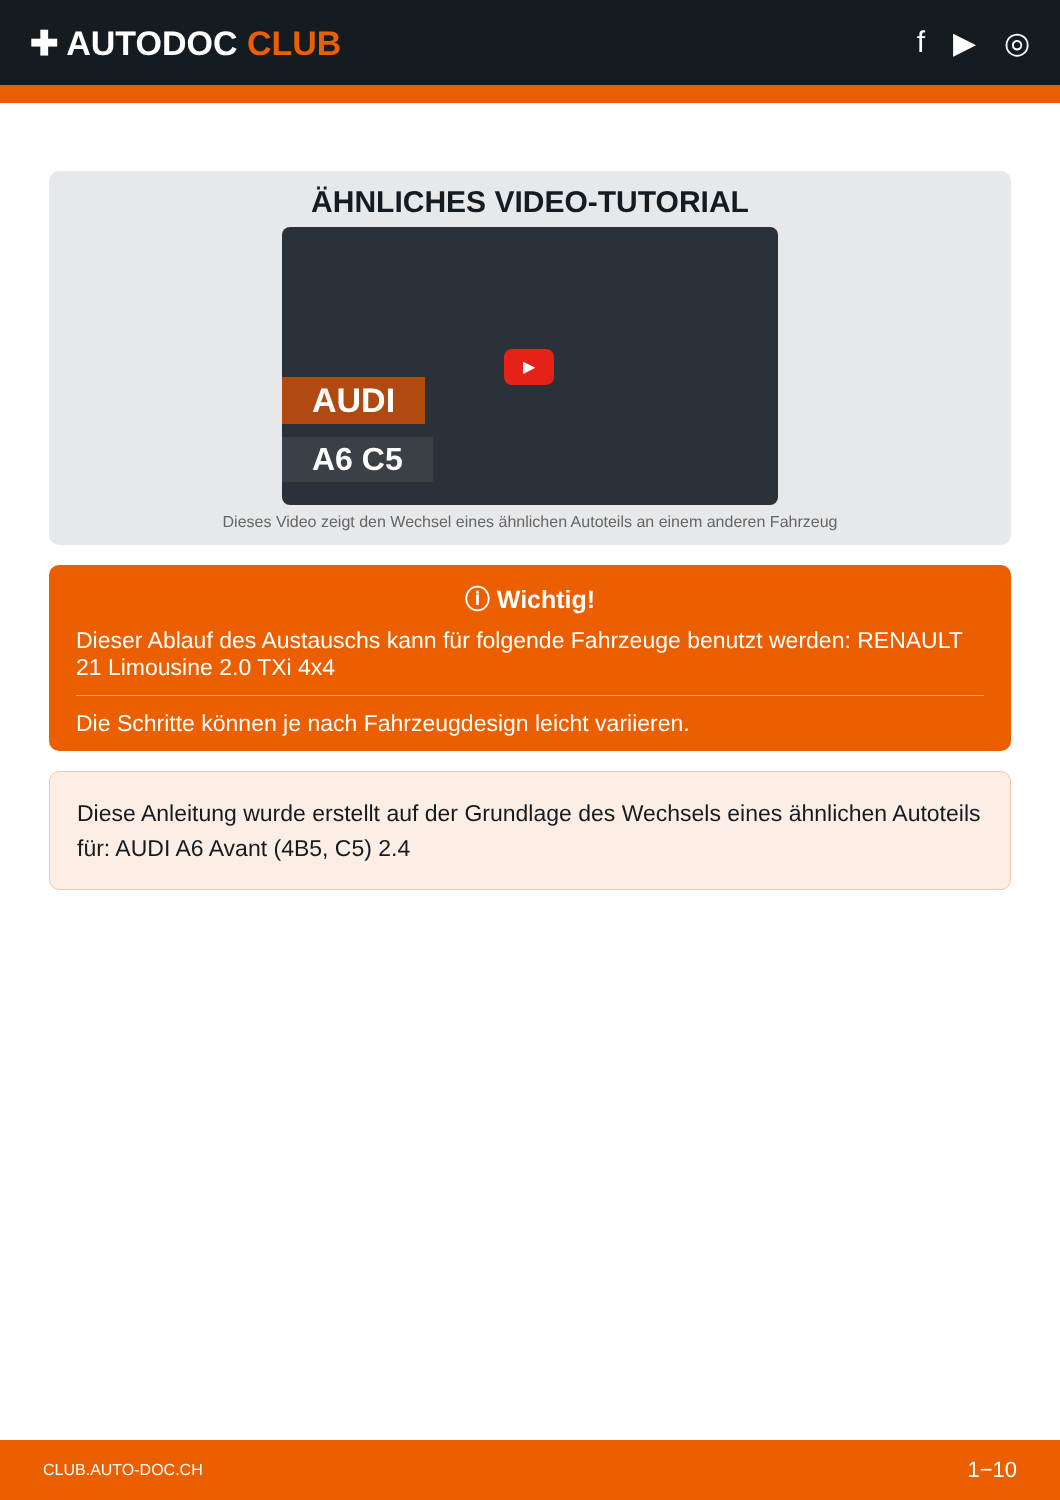✚ AUTODOC CLUB f ▶ ◎
ÄHNLICHES VIDEO-TUTORIAL
AUDI
A6 C5
▶
Dieses Video zeigt den Wechsel eines ähnlichen Autoteils an einem anderen Fahrzeug
ⓘ Wichtig!
Dieser Ablauf des Austauschs kann für folgende Fahrzeuge benutzt werden: RENAULT 21 Limousine 2.0 TXi 4x4
Die Schritte können je nach Fahrzeugdesign leicht variieren.
Diese Anleitung wurde erstellt auf der Grundlage des Wechsels eines ähnlichen Autoteils für: AUDI A6 Avant (4B5, C5) 2.4
CLUB.AUTO-DOC.CH 1−10